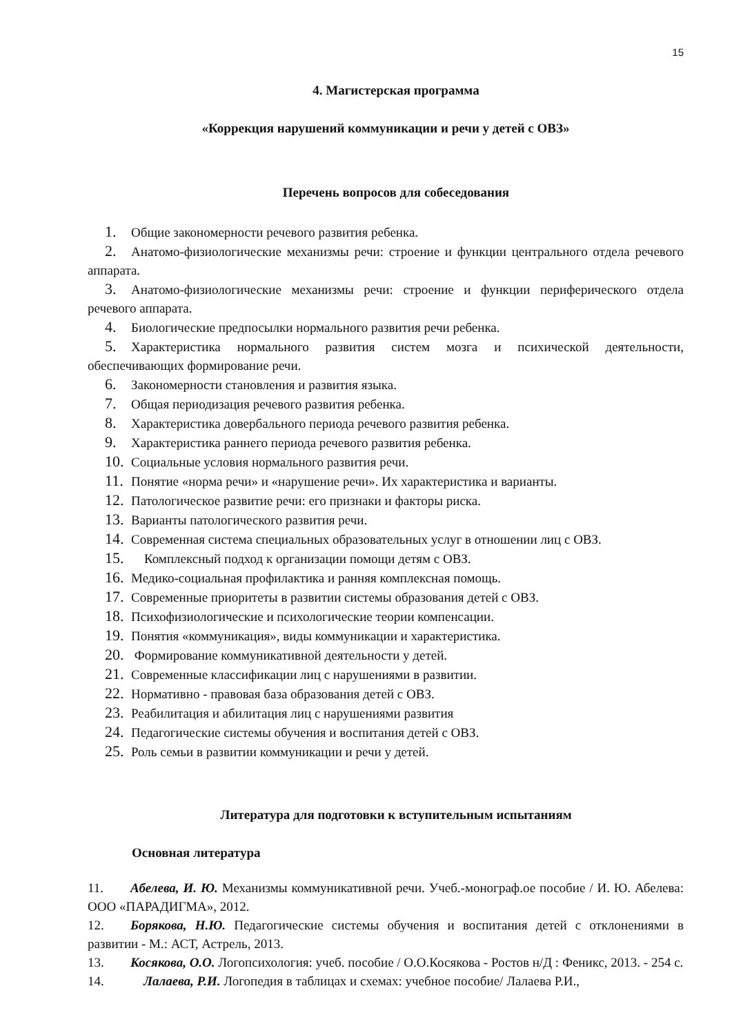15
4. Магистерская программа
«Коррекция нарушений коммуникации и речи у детей с ОВЗ»
Перечень вопросов для собеседования
1. Общие закономерности речевого развития ребенка.
2. Анатомо-физиологические механизмы речи: строение и функции центрального отдела речевого аппарата.
3. Анатомо-физиологические механизмы речи: строение и функции периферического отдела речевого аппарата.
4. Биологические предпосылки нормального развития речи ребенка.
5. Характеристика нормального развития систем мозга и психической деятельности, обеспечивающих формирование речи.
6. Закономерности становления и развития языка.
7. Общая периодизация речевого развития ребенка.
8. Характеристика довербального периода речевого развития ребенка.
9. Характеристика раннего периода речевого развития ребенка.
10. Социальные условия нормального развития речи.
11. Понятие «норма речи» и «нарушение речи». Их характеристика и варианты.
12. Патологическое развитие речи: его признаки и факторы риска.
13. Варианты патологического развития речи.
14. Современная система специальных образовательных услуг в отношении лиц с ОВЗ.
15. Комплексный подход к организации помощи детям с ОВЗ.
16. Медико-социальная профилактика и ранняя комплексная помощь.
17. Современные приоритеты в развитии системы образования детей с ОВЗ.
18. Психофизиологические и психологические теории компенсации.
19. Понятия «коммуникация», виды коммуникации и характеристика.
20. Формирование коммуникативной деятельности у детей.
21. Современные классификации лиц с нарушениями в развитии.
22. Нормативно - правовая база образования детей с ОВЗ.
23. Реабилитация и абилитация лиц с нарушениями развития
24. Педагогические системы обучения и воспитания детей с ОВЗ.
25. Роль семьи в развитии коммуникации и речи у детей.
Литература для подготовки к вступительным испытаниям
Основная литература
11. Абелева, И. Ю. Механизмы коммуникативной речи. Учеб.-монограф.ое пособие / И. Ю. Абелева: ООО «ПАРАДИГМА», 2012.
12. Борякова, Н.Ю. Педагогические системы обучения и воспитания детей с отклонениями в развитии - М.: АСТ, Астрель, 2013.
13. Косякова, О.О. Логопсихология: учеб. пособие / О.О.Косякова - Ростов н/Д : Феникс, 2013. - 254 с.
14. Лалаева, Р.И. Логопедия в таблицах и схемах: учебное пособие/ Лалаева Р.И.,